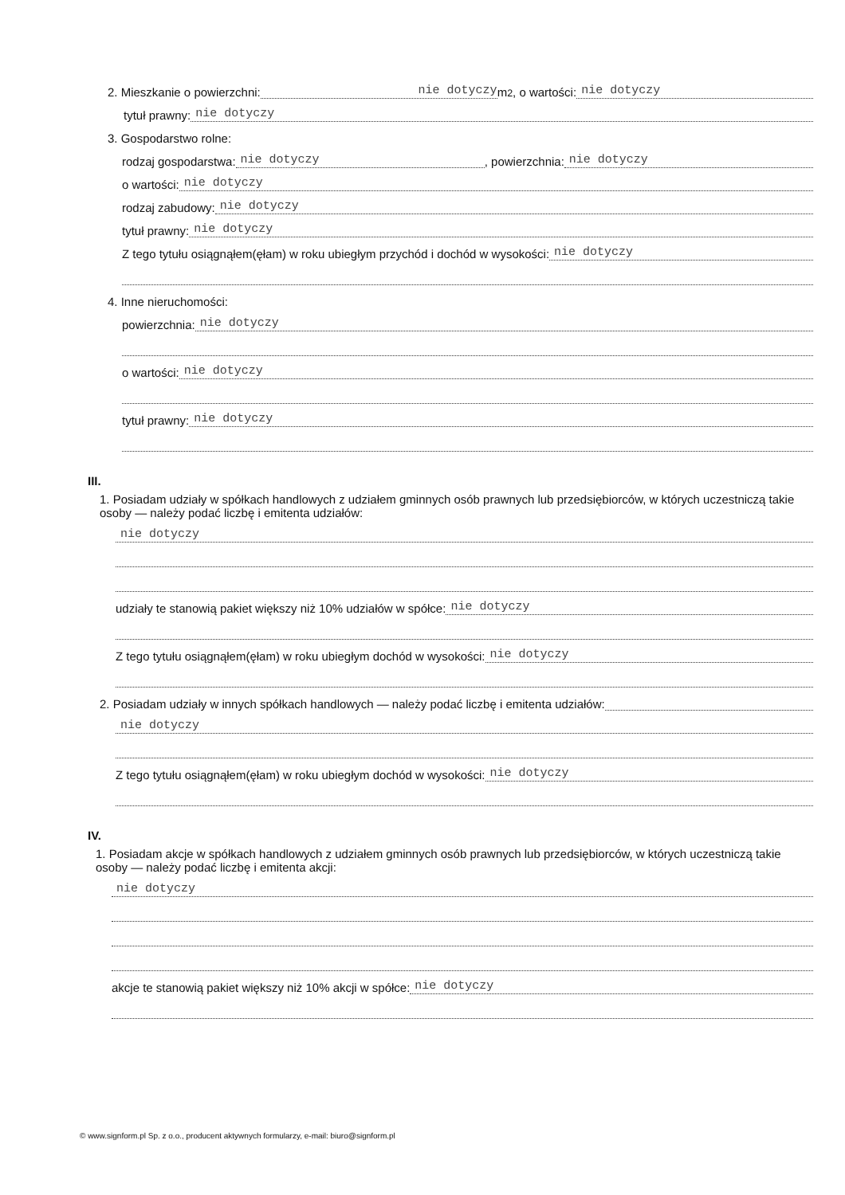2. Mieszkanie o powierzchni: nie dotyczy m<sup>2</sup>, o wartości: nie dotyczy
tytuł prawny: nie dotyczy
3. Gospodarstwo rolne:
rodzaj gospodarstwa: nie dotyczy, powierzchnia: nie dotyczy
o wartości: nie dotyczy
rodzaj zabudowy: nie dotyczy
tytuł prawny: nie dotyczy
Z tego tytułu osiągnąłem(ęłam) w roku ubiegłym przychód i dochód w wysokości: nie dotyczy
4. Inne nieruchomości:
powierzchnia: nie dotyczy
o wartości: nie dotyczy
tytuł prawny: nie dotyczy
III.
1. Posiadam udziały w spółkach handlowych z udziałem gminnych osób prawnych lub przedsiębiorców, w których uczestniczą takie osoby — należy podać liczbę i emitenta udziałów:
nie dotyczy
udziały te stanowią pakiet większy niż 10% udziałów w spółce: nie dotyczy
Z tego tytułu osiągnąłem(ęłam) w roku ubiegłym dochód w wysokości: nie dotyczy
2. Posiadam udziały w innych spółkach handlowych — należy podać liczbę i emitenta udziałów:
nie dotyczy
Z tego tytułu osiągnąłem(ęłam) w roku ubiegłym dochód w wysokości: nie dotyczy
IV.
1. Posiadam akcje w spółkach handlowych z udziałem gminnych osób prawnych lub przedsiębiorców, w których uczestniczą takie osoby — należy podać liczbę i emitenta akcji:
nie dotyczy
akcje te stanowią pakiet większy niż 10% akcji w spółce: nie dotyczy
© www.signform.pl Sp. z o.o., producent aktywnych formularzy, e-mail: biuro@signform.pl